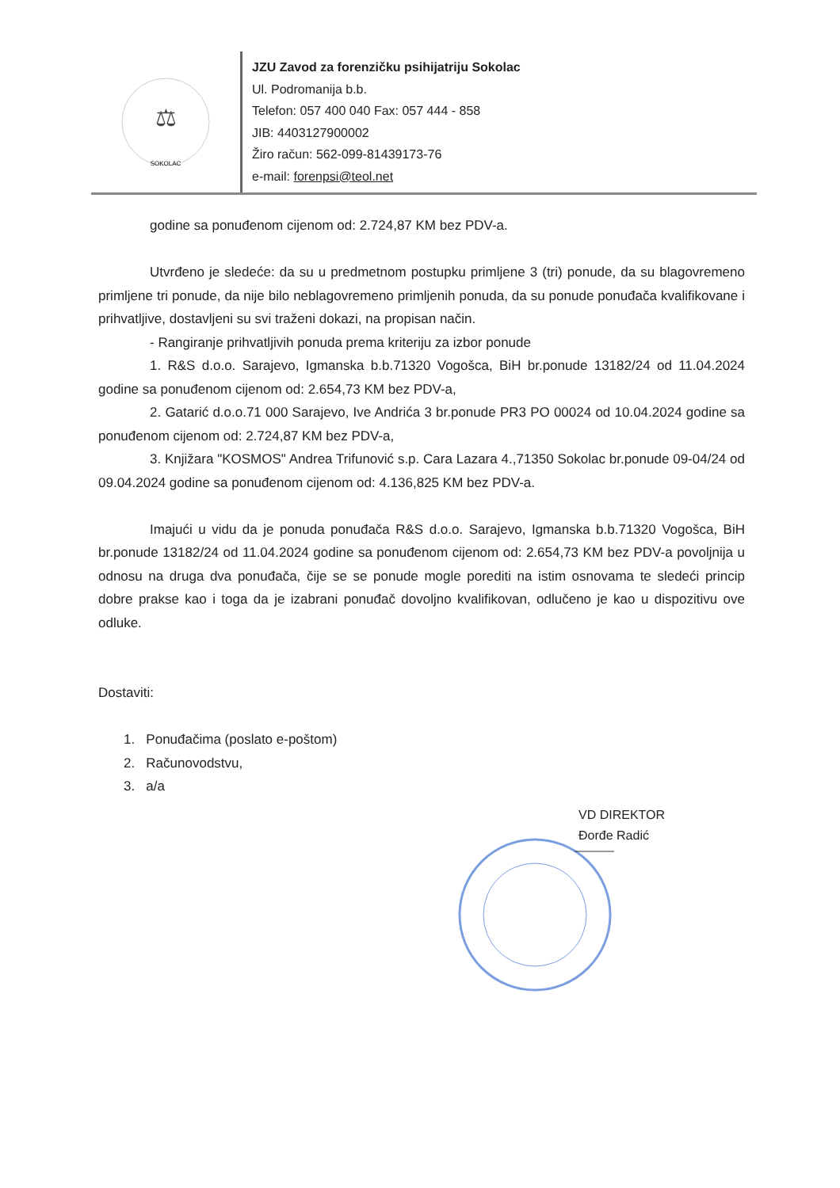⚖
SOKOLAC
JZU Zavod za forenzičku psihijatriju Sokolac
Ul. Podromanija b.b.
Telefon: 057 400 040 Fax: 057 444 - 858
JIB: 4403127900002
Žiro račun: 562-099-81439173-76
e-mail: forenpsi@teol.net
godine sa ponuđenom cijenom od: 2.724,87 KM bez PDV-a.
Utvrđeno je sledeće: da su u predmetnom postupku primljene 3 (tri) ponude, da su blagovremeno primljene tri ponude, da nije bilo neblagovremeno primljenih ponuda, da su ponude ponuđača kvalifikovane i prihvatljive, dostavljeni su svi traženi dokazi, na propisan način.
- Rangiranje prihvatljivih ponuda prema kriteriju za izbor ponude
1. R&S d.o.o. Sarajevo, Igmanska b.b.71320 Vogošca, BiH br.ponude 13182/24 od 11.04.2024 godine sa ponuđenom cijenom od: 2.654,73 KM bez PDV-a,
2. Gatarić d.o.o.71 000 Sarajevo, Ive Andrića 3 br.ponude PR3 PO 00024 od 10.04.2024 godine sa ponuđenom cijenom od: 2.724,87 KM bez PDV-a,
3. Knjižara "KOSMOS" Andrea Trifunović s.p. Cara Lazara 4.,71350 Sokolac br.ponude 09-04/24 od 09.04.2024 godine sa ponuđenom cijenom od: 4.136,825 KM bez PDV-a.
Imajući u vidu da je ponuda ponuđača R&S d.o.o. Sarajevo, Igmanska b.b.71320 Vogošca, BiH br.ponude 13182/24 od 11.04.2024 godine sa ponuđenom cijenom od: 2.654,73 KM bez PDV-a povoljnija u odnosu na druga dva ponuđača, čije se se ponude mogle porediti na istim osnovama te sledeći princip dobre prakse kao i toga da je izabrani ponuđač dovoljno kvalifikovan, odlučeno je kao u dispozitivu ove odluke.
Dostaviti:
1. Ponuđačima (poslato e-poštom)
2. Računovodstvu,
3. a/a
VD DIREKTOR
Đorđe Radić